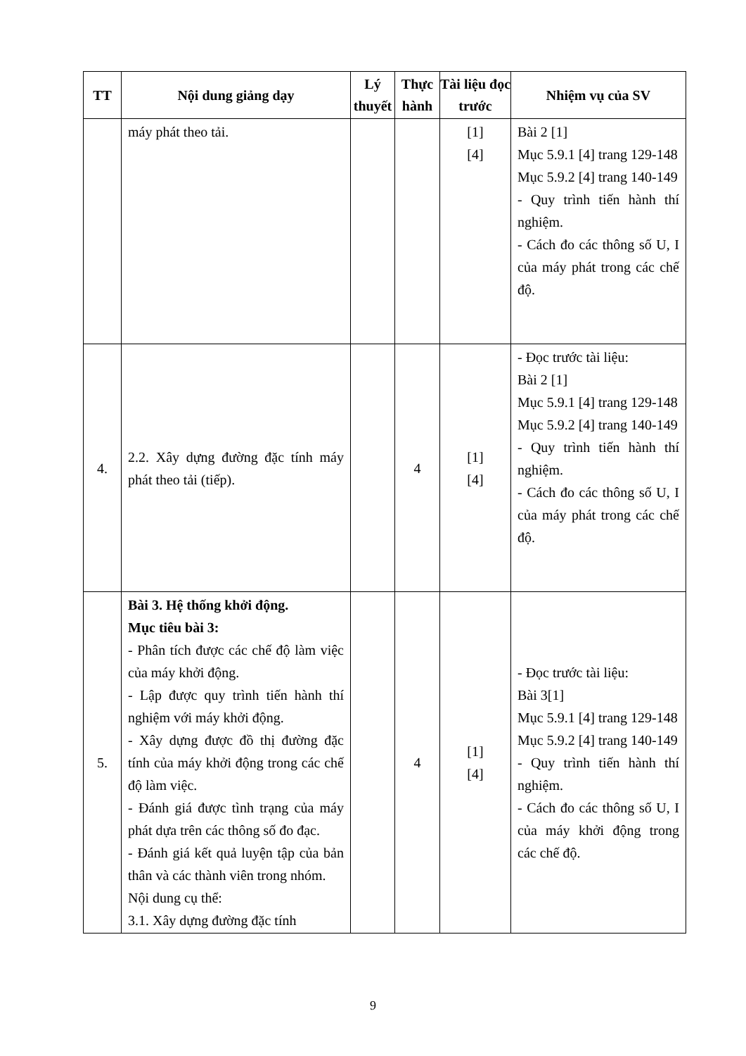| TT | Nội dung giảng dạy | Lý thuyết | Thực hành | Tài liệu đọc trước | Nhiệm vụ của SV |
| --- | --- | --- | --- | --- | --- |
| | máy phát theo tải. | | | [1] [4] | Bài 2 [1] Mục 5.9.1 [4] trang 129-148 Mục 5.9.2 [4] trang 140-149 - Quy trình tiến hành thí nghiệm. - Cách đo các thông số U, I của máy phát trong các chế độ. |
| 4. | 2.2. Xây dựng đường đặc tính máy phát theo tải (tiếp). | | 4 | [1] [4] | - Đọc trước tài liệu: Bài 2 [1] Mục 5.9.1 [4] trang 129-148 Mục 5.9.2 [4] trang 140-149 - Quy trình tiến hành thí nghiệm. - Cách đo các thông số U, I của máy phát trong các chế độ. |
| 5. | Bài 3. Hệ thống khởi động. Mục tiêu bài 3: - Phân tích được các chế độ làm việc của máy khởi động. - Lập được quy trình tiến hành thí nghiệm với máy khởi động. - Xây dựng được đồ thị đường đặc tính của máy khởi động trong các chế độ làm việc. - Đánh giá được tình trạng của máy phát dựa trên các thông số đo đạc. - Đánh giá kết quả luyện tập của bản thân và các thành viên trong nhóm. Nội dung cụ thể: 3.1. Xây dựng đường đặc tính | | 4 | [1] [4] | - Đọc trước tài liệu: Bài 3[1] Mục 5.9.1 [4] trang 129-148 Mục 5.9.2 [4] trang 140-149 - Quy trình tiến hành thí nghiệm. - Cách đo các thông số U, I của máy khởi động trong các chế độ. |
9